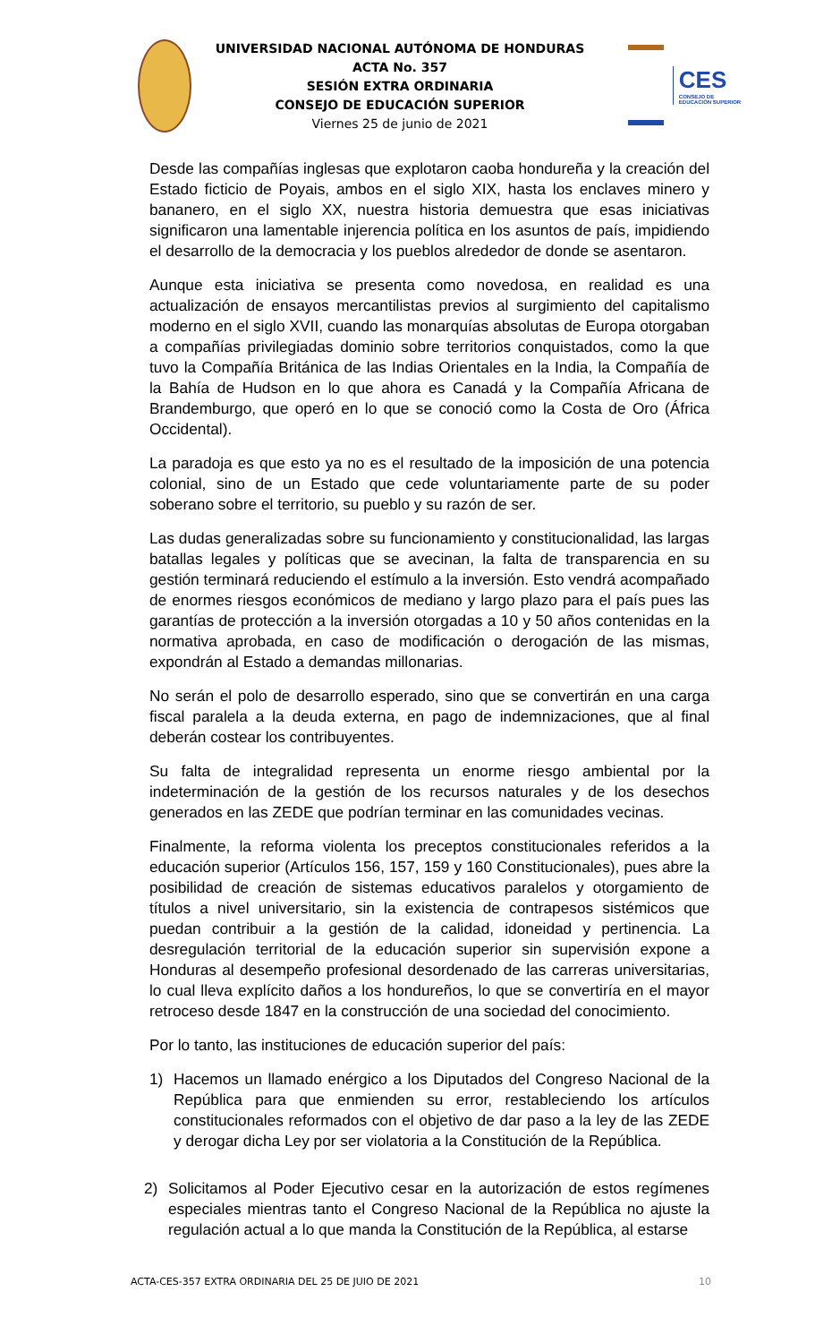UNIVERSIDAD NACIONAL AUTÓNOMA DE HONDURAS
ACTA No. 357
SESIÓN EXTRA ORDINARIA
CONSEJO DE EDUCACIÓN SUPERIOR
Viernes 25 de junio de 2021
CES
CONSEJO DE EDUCACIÓN SUPERIOR
Desde las compañías inglesas que explotaron caoba hondureña y la creación del Estado ficticio de Poyais, ambos en el siglo XIX, hasta los enclaves minero y bananero, en el siglo XX, nuestra historia demuestra que esas iniciativas significaron una lamentable injerencia política en los asuntos de país, impidiendo el desarrollo de la democracia y los pueblos alrededor de donde se asentaron.
Aunque esta iniciativa se presenta como novedosa, en realidad es una actualización de ensayos mercantilistas previos al surgimiento del capitalismo moderno en el siglo XVII, cuando las monarquías absolutas de Europa otorgaban a compañías privilegiadas dominio sobre territorios conquistados, como la que tuvo la Compañía Británica de las Indias Orientales en la India, la Compañía de la Bahía de Hudson en lo que ahora es Canadá y la Compañía Africana de Brandemburgo, que operó en lo que se conoció como la Costa de Oro (África Occidental).
La paradoja es que esto ya no es el resultado de la imposición de una potencia colonial, sino de un Estado que cede voluntariamente parte de su poder soberano sobre el territorio, su pueblo y su razón de ser.
Las dudas generalizadas sobre su funcionamiento y constitucionalidad, las largas batallas legales y políticas que se avecinan, la falta de transparencia en su gestión terminará reduciendo el estímulo a la inversión. Esto vendrá acompañado de enormes riesgos económicos de mediano y largo plazo para el país pues las garantías de protección a la inversión otorgadas a 10 y 50 años contenidas en la normativa aprobada, en caso de modificación o derogación de las mismas, expondrán al Estado a demandas millonarias.
No serán el polo de desarrollo esperado, sino que se convertirán en una carga fiscal paralela a la deuda externa, en pago de indemnizaciones, que al final deberán costear los contribuyentes.
Su falta de integralidad representa un enorme riesgo ambiental por la indeterminación de la gestión de los recursos naturales y de los desechos generados en las ZEDE que podrían terminar en las comunidades vecinas.
Finalmente, la reforma violenta los preceptos constitucionales referidos a la educación superior (Artículos 156, 157, 159 y 160 Constitucionales), pues abre la posibilidad de creación de sistemas educativos paralelos y otorgamiento de títulos a nivel universitario, sin la existencia de contrapesos sistémicos que puedan contribuir a la gestión de la calidad, idoneidad y pertinencia. La desregulación territorial de la educación superior sin supervisión expone a Honduras al desempeño profesional desordenado de las carreras universitarias, lo cual lleva explícito daños a los hondureños, lo que se convertiría en el mayor retroceso desde 1847 en la construcción de una sociedad del conocimiento.
Por lo tanto, las instituciones de educación superior del país:
1) Hacemos un llamado enérgico a los Diputados del Congreso Nacional de la República para que enmienden su error, restableciendo los artículos constitucionales reformados con el objetivo de dar paso a la ley de las ZEDE y derogar dicha Ley por ser violatoria a la Constitución de la República.
2) Solicitamos al Poder Ejecutivo cesar en la autorización de estos regímenes especiales mientras tanto el Congreso Nacional de la República no ajuste la regulación actual a lo que manda la Constitución de la República, al estarse
ACTA-CES-357 EXTRA ORDINARIA DEL 25 DE JUIO DE 2021 10